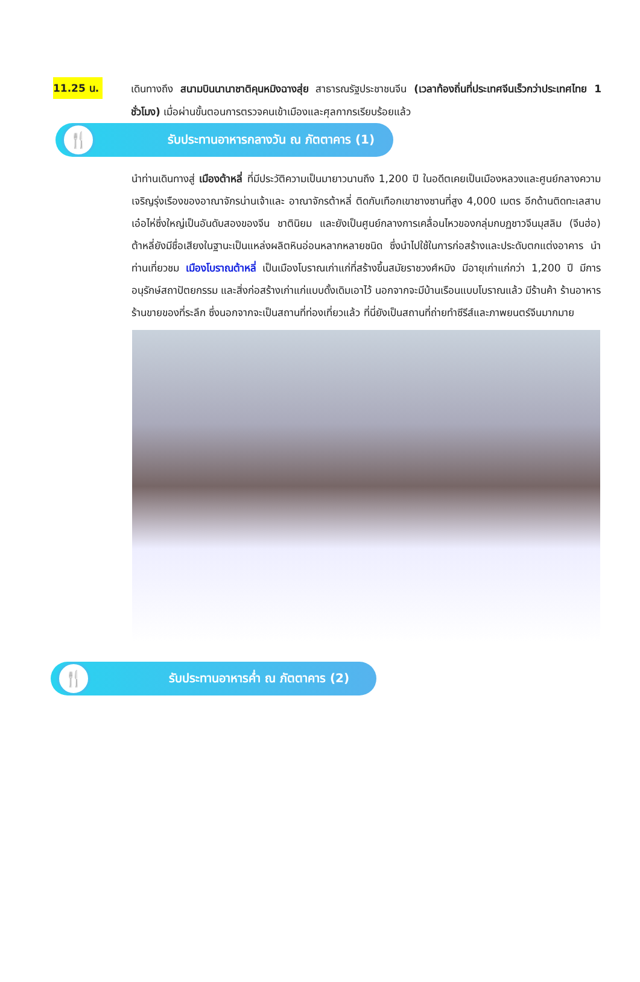11.25 น.
เดินทางถึง สนามบินนานาชาติคุนหมิงฉางสุ่ย สาธารณรัฐประชาชนจีน (เวลาท้องถิ่นที่ประเทศจีนเร็วกว่าประเทศไทย 1 ชั่วโมง) เมื่อผ่านขั้นตอนการตรวจคนเข้าเมืองและศุลกากรเรียบร้อยแล้ว
🍴
รับประทานอาหารกลางวัน ณ ภัตตาคาร (1)
นำท่านเดินทางสู่ เมืองต้าหลี่ ที่มีประวัติความเป็นมายาวนานถึง 1,200 ปี ในอดีตเคยเป็นเมืองหลวงและศูนย์กลางความเจริญรุ่งเรืองของอาณาจักรน่านเจ้าและ อาณาจักรต้าหลี่ ติดกับเทือกเขาชางซานที่สูง 4,000 เมตร อีกด้านติดทะเลสาบเอ๋อไห่ซึ่งใหญ่เป็นอันดับสองของจีน ชาตินิยม และยังเป็นศูนย์กลางการเคลื่อนไหวของกลุ่มกบฏชาวจีนมุสลิม (จีนฮ่อ) ต้าหลี่ยังมีชื่อเสียงในฐานะเป็นแหล่งผลิตหินอ่อนหลากหลายชนิด ซึ่งนำไปใช้ในการก่อสร้างและประดับตกแต่งอาคาร นำท่านเที่ยวชม เมืองโบราณต้าหลี่ เป็นเมืองโบราณเก่าแก่ที่สร้างขึ้นสมัยราชวงศ์หมิง มีอายุเก่าแก่กว่า 1,200 ปี มีการอนุรักษ์สถาปัตยกรรม และสิ่งก่อสร้างเก่าแก่แบบดั้งเดิมเอาไว้ นอกจากจะมีบ้านเรือนแบบโบราณแล้ว มีร้านค้า ร้านอาหาร ร้านขายของที่ระลึก ซึ่งนอกจากจะเป็นสถานที่ท่องเที่ยวแล้ว ที่นี่ยังเป็นสถานที่ถ่ายทำซีรีส์และภาพยนตร์จีนมากมาย
🍴
รับประทานอาหารค่ำ ณ ภัตตาคาร (2)